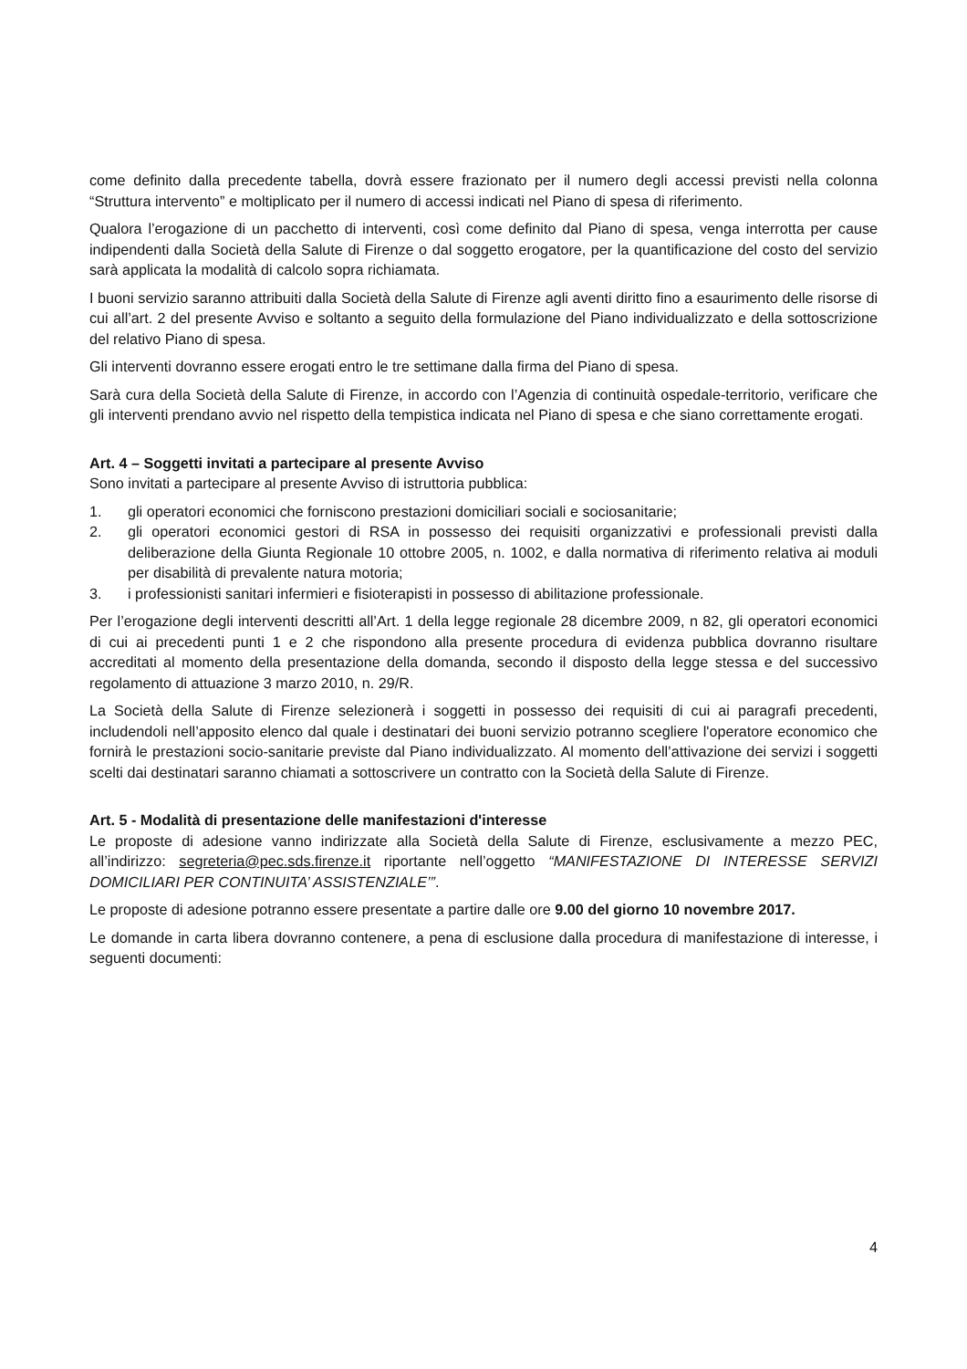come definito dalla precedente tabella, dovrà essere frazionato per il numero degli accessi previsti nella colonna “Struttura intervento” e moltiplicato per il numero di accessi indicati nel Piano di spesa di riferimento.
Qualora l’erogazione di un pacchetto di interventi, così come definito dal Piano di spesa, venga interrotta per cause indipendenti dalla Società della Salute di Firenze o dal soggetto erogatore, per la quantificazione del costo del servizio sarà applicata la modalità di calcolo sopra richiamata.
I buoni servizio saranno attribuiti dalla Società della Salute di Firenze agli aventi diritto fino a esaurimento delle risorse di cui all’art. 2 del presente Avviso e soltanto a seguito della formulazione del Piano individualizzato e della sottoscrizione del relativo Piano di spesa.
Gli interventi dovranno essere erogati entro le tre settimane dalla firma del Piano di spesa.
Sarà cura della Società della Salute di Firenze, in accordo con l’Agenzia di continuità ospedale-territorio, verificare che gli interventi prendano avvio nel rispetto della tempistica indicata nel Piano di spesa e che siano correttamente erogati.
Art. 4 – Soggetti invitati a partecipare al presente Avviso
Sono invitati a partecipare al presente Avviso di istruttoria pubblica:
1. gli operatori economici che forniscono prestazioni domiciliari sociali e sociosanitarie;
2. gli operatori economici gestori di RSA in possesso dei requisiti organizzativi e professionali previsti dalla deliberazione della Giunta Regionale 10 ottobre 2005, n. 1002, e dalla normativa di riferimento relativa ai moduli per disabilità di prevalente natura motoria;
3. i professionisti sanitari infermieri e fisioterapisti in possesso di abilitazione professionale.
Per l’erogazione degli interventi descritti all’Art. 1 della legge regionale 28 dicembre 2009, n 82, gli operatori economici di cui ai precedenti punti 1 e 2 che rispondono alla presente procedura di evidenza pubblica dovranno risultare accreditati al momento della presentazione della domanda, secondo il disposto della legge stessa e del successivo regolamento di attuazione 3 marzo 2010, n. 29/R.
La Società della Salute di Firenze selezionerà i soggetti in possesso dei requisiti di cui ai paragrafi precedenti, includendoli nell’apposito elenco dal quale i destinatari dei buoni servizio potranno scegliere l'operatore economico che fornirà le prestazioni socio-sanitarie previste dal Piano individualizzato. Al momento dell’attivazione dei servizi i soggetti scelti dai destinatari saranno chiamati a sottoscrivere un contratto con la Società della Salute di Firenze.
Art. 5 - Modalità di presentazione delle manifestazioni d'interesse
Le proposte di adesione vanno indirizzate alla Società della Salute di Firenze, esclusivamente a mezzo PEC, all’indirizzo: segreteria@pec.sds.firenze.it riportante nell’oggetto “MANIFESTAZIONE DI INTERESSE SERVIZI DOMICILIARI PER CONTINUITA’ ASSISTENZIALE’”.
Le proposte di adesione potranno essere presentate a partire dalle ore 9.00 del giorno 10 novembre 2017.
Le domande in carta libera dovranno contenere, a pena di esclusione dalla procedura di manifestazione di interesse, i seguenti documenti:
4